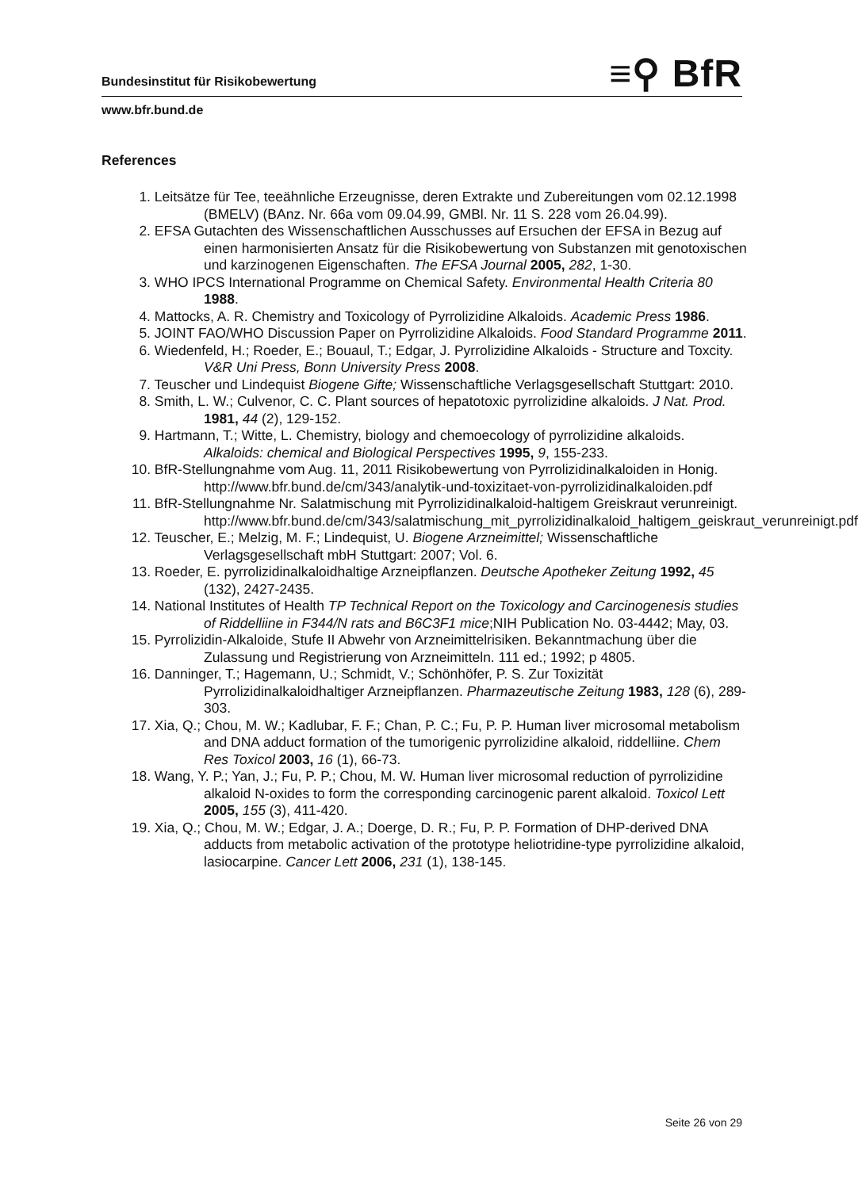Bundesinstitut für Risikobewertung ≡⚲ BfR
www.bfr.bund.de
References
1. Leitsätze für Tee, teeähnliche Erzeugnisse, deren Extrakte und Zubereitungen vom 02.12.1998 (BMELV) (BAnz. Nr. 66a vom 09.04.99, GMBl. Nr. 11 S. 228 vom 26.04.99).
2. EFSA Gutachten des Wissenschaftlichen Ausschusses auf Ersuchen der EFSA in Bezug auf einen harmonisierten Ansatz für die Risikobewertung von Substanzen mit genotoxischen und karzinogenen Eigenschaften. The EFSA Journal 2005, 282, 1-30.
3. WHO IPCS International Programme on Chemical Safety. Environmental Health Criteria 80 1988.
4. Mattocks, A. R. Chemistry and Toxicology of Pyrrolizidine Alkaloids. Academic Press 1986.
5. JOINT FAO/WHO Discussion Paper on Pyrrolizidine Alkaloids. Food Standard Programme 2011.
6. Wiedenfeld, H.; Roeder, E.; Bouaul, T.; Edgar, J. Pyrrolizidine Alkaloids - Structure and Toxcity. V&R Uni Press, Bonn University Press 2008.
7. Teuscher und Lindequist Biogene Gifte; Wissenschaftliche Verlagsgesellschaft Stuttgart: 2010.
8. Smith, L. W.; Culvenor, C. C. Plant sources of hepatotoxic pyrrolizidine alkaloids. J Nat. Prod. 1981, 44 (2), 129-152.
9. Hartmann, T.; Witte, L. Chemistry, biology and chemoecology of pyrrolizidine alkaloids. Alkaloids: chemical and Biological Perspectives 1995, 9, 155-233.
10. BfR-Stellungnahme vom Aug. 11, 2011 Risikobewertung von Pyrrolizidinalkaloiden in Honig. http://www.bfr.bund.de/cm/343/analytik-und-toxizitaet-von-pyrrolizidinalkaloiden.pdf
11. BfR-Stellungnahme Nr. Salatmischung mit Pyrrolizidinalkaloid-haltigem Greiskraut verunreinigt. http://www.bfr.bund.de/cm/343/salatmischung_mit_pyrrolizidinalkaloid_haltigem_geiskraut_verunreinigt.pdf
12. Teuscher, E.; Melzig, M. F.; Lindequist, U. Biogene Arzneimittel; Wissenschaftliche Verlagsgesellschaft mbH Stuttgart: 2007; Vol. 6.
13. Roeder, E. pyrrolizidinalkaloidhaltige Arzneipflanzen. Deutsche Apotheker Zeitung 1992, 45 (132), 2427-2435.
14. National Institutes of Health TP Technical Report on the Toxicology and Carcinogenesis studies of Riddelliine in F344/N rats and B6C3F1 mice;NIH Publication No. 03-4442; May, 03.
15. Pyrrolizidin-Alkaloide, Stufe II Abwehr von Arzneimittelrisiken. Bekanntmachung über die Zulassung und Registrierung von Arzneimitteln. 111 ed.; 1992; p 4805.
16. Danninger, T.; Hagemann, U.; Schmidt, V.; Schönhöfer, P. S. Zur Toxizität Pyrrolizidinalkaloidhaltiger Arzneipflanzen. Pharmazeutische Zeitung 1983, 128 (6), 289-303.
17. Xia, Q.; Chou, M. W.; Kadlubar, F. F.; Chan, P. C.; Fu, P. P. Human liver microsomal metabolism and DNA adduct formation of the tumorigenic pyrrolizidine alkaloid, riddelliine. Chem Res Toxicol 2003, 16 (1), 66-73.
18. Wang, Y. P.; Yan, J.; Fu, P. P.; Chou, M. W. Human liver microsomal reduction of pyrrolizidine alkaloid N-oxides to form the corresponding carcinogenic parent alkaloid. Toxicol Lett 2005, 155 (3), 411-420.
19. Xia, Q.; Chou, M. W.; Edgar, J. A.; Doerge, D. R.; Fu, P. P. Formation of DHP-derived DNA adducts from metabolic activation of the prototype heliotridine-type pyrrolizidine alkaloid, lasiocarpine. Cancer Lett 2006, 231 (1), 138-145.
Seite 26 von 29